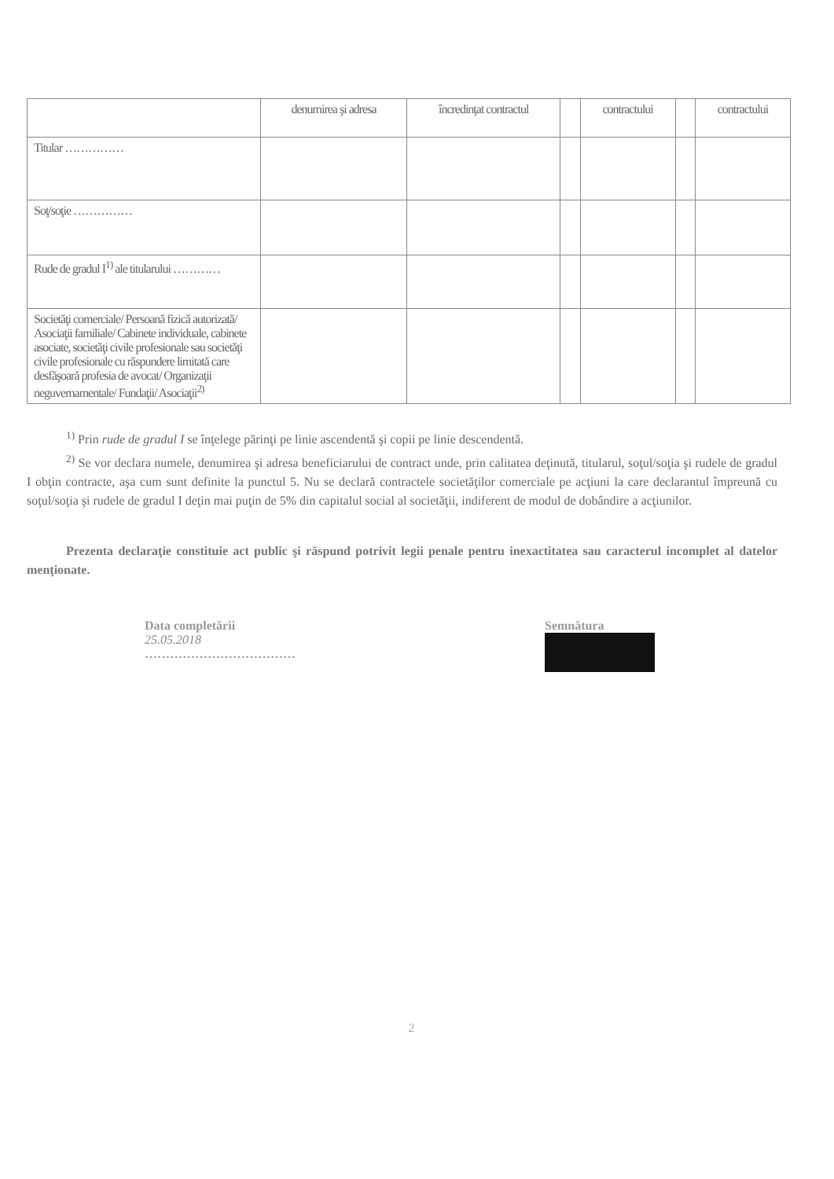| | denumirea şi adresa | încredinţat contractul | | contractului | | contractului |
| --- | --- | --- | --- | --- | --- | --- |
| Titular …………… | | | | | | |
| Soţ/soţie …………… | | | | | | |
| Rude de gradul I<sup>1)</sup> ale titularului ………… | | | | | | |
| Societăţi comerciale/ Persoană fizică autorizată/ Asociaţii familiale/ Cabinete individuale, cabinete asociate, societăţi civile profesionale sau societăţi civile profesionale cu răspundere limitată care desfăşoară profesia de avocat/ Organizaţii neguvernamentale/ Fundaţii/ Asociaţii<sup>2)</sup> | | | | | | |
<sup>1)</sup> Prin rude de gradul I se înţelege părinţi pe linie ascendentă şi copii pe linie descendentă.
<sup>2)</sup> Se vor declara numele, denumirea şi adresa beneficiarului de contract unde, prin calitatea deţinută, titularul, soţul/soţia şi rudele de gradul I obţin contracte, aşa cum sunt definite la punctul 5. Nu se declară contractele societăţilor comerciale pe acţiuni la care declarantul împreună cu soţul/soţia şi rudele de gradul I deţin mai puţin de 5% din capitalul social al societăţii, indiferent de modul de dobândire a acţiunilor.
Prezenta declaraţie constituie act public şi răspund potrivit legii penale pentru inexactitatea sau caracterul incomplet al datelor menţionate.
Data completării
25.05.2018
………………………………
Semnătura
2